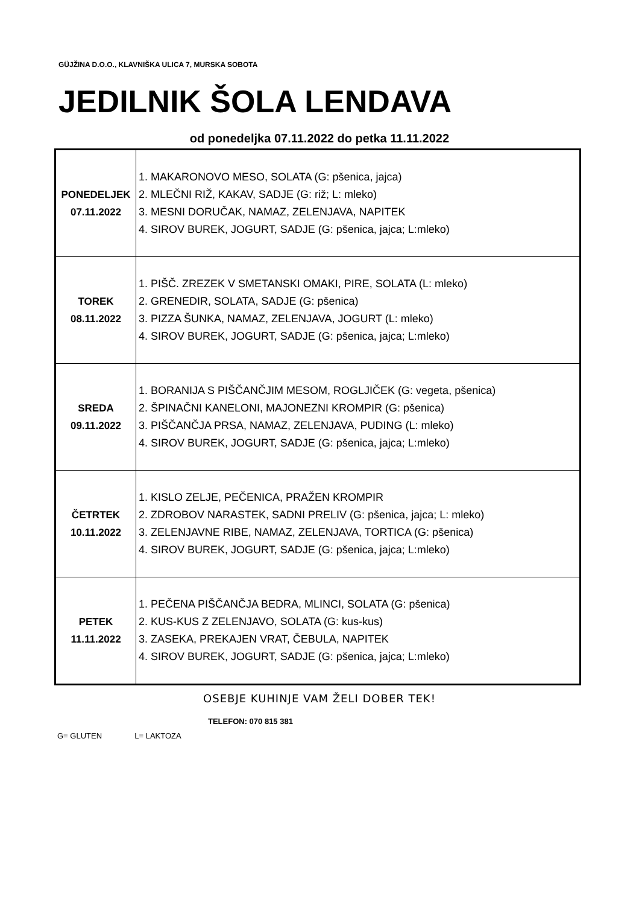GÜJŽINA D.O.O., KLAVNIŠKA ULICA 7, MURSKA SOBOTA
JEDILNIK ŠOLA LENDAVA
od ponedeljka 07.11.2022 do petka 11.11.2022
| PONEDELJEK 07.11.2022 | 1. MAKARONOVO MESO, SOLATA (G: pšenica, jajca) 2. MLEČNI RIŽ, KAKAV, SADJE (G: riž; L: mleko) 3. MESNI DORUČAK, NAMAZ, ZELENJAVA, NAPITEK 4. SIROV BUREK, JOGURT, SADJE (G: pšenica, jajca; L:mleko) |
| TOREK 08.11.2022 | 1. PIŠČ. ZREZEK V SMETANSKI OMAKI, PIRE, SOLATA (L: mleko) 2. GRENEDIR, SOLATA, SADJE (G: pšenica) 3. PIZZA ŠUNKA, NAMAZ, ZELENJAVA, JOGURT (L: mleko) 4. SIROV BUREK, JOGURT, SADJE (G: pšenica, jajca; L:mleko) |
| SREDA 09.11.2022 | 1. BORANIJA S PIŠČANČJIM MESOM, ROGLJIČEK (G: vegeta, pšenica) 2. ŠPINAČNI KANELONI, MAJONEZNI KROMPIR (G: pšenica) 3. PIŠČANČJA PRSA, NAMAZ, ZELENJAVA, PUDING (L: mleko) 4. SIROV BUREK, JOGURT, SADJE (G: pšenica, jajca; L:mleko) |
| ČETRTEK 10.11.2022 | 1. KISLO ZELJE, PEČENICA, PRAŽEN KROMPIR 2. ZDROBOV NARASTEK, SADNI PRELIV (G: pšenica, jajca; L: mleko) 3. ZELENJAVNE RIBE, NAMAZ, ZELENJAVA, TORTICA (G: pšenica) 4. SIROV BUREK, JOGURT, SADJE (G: pšenica, jajca; L:mleko) |
| PETEK 11.11.2022 | 1. PEČENA PIŠČANČJA BEDRA, MLINCI, SOLATA (G: pšenica) 2. KUS-KUS Z ZELENJAVO, SOLATA (G: kus-kus) 3. ZASEKA, PREKAJEN VRAT, ČEBULA, NAPITEK 4. SIROV BUREK, JOGURT, SADJE (G: pšenica, jajca; L:mleko) |
OSEBJE KUHINJE VAM ŽELI DOBER TEK!
TELEFON: 070 815 381
G= GLUTEN L= LAKTOZA